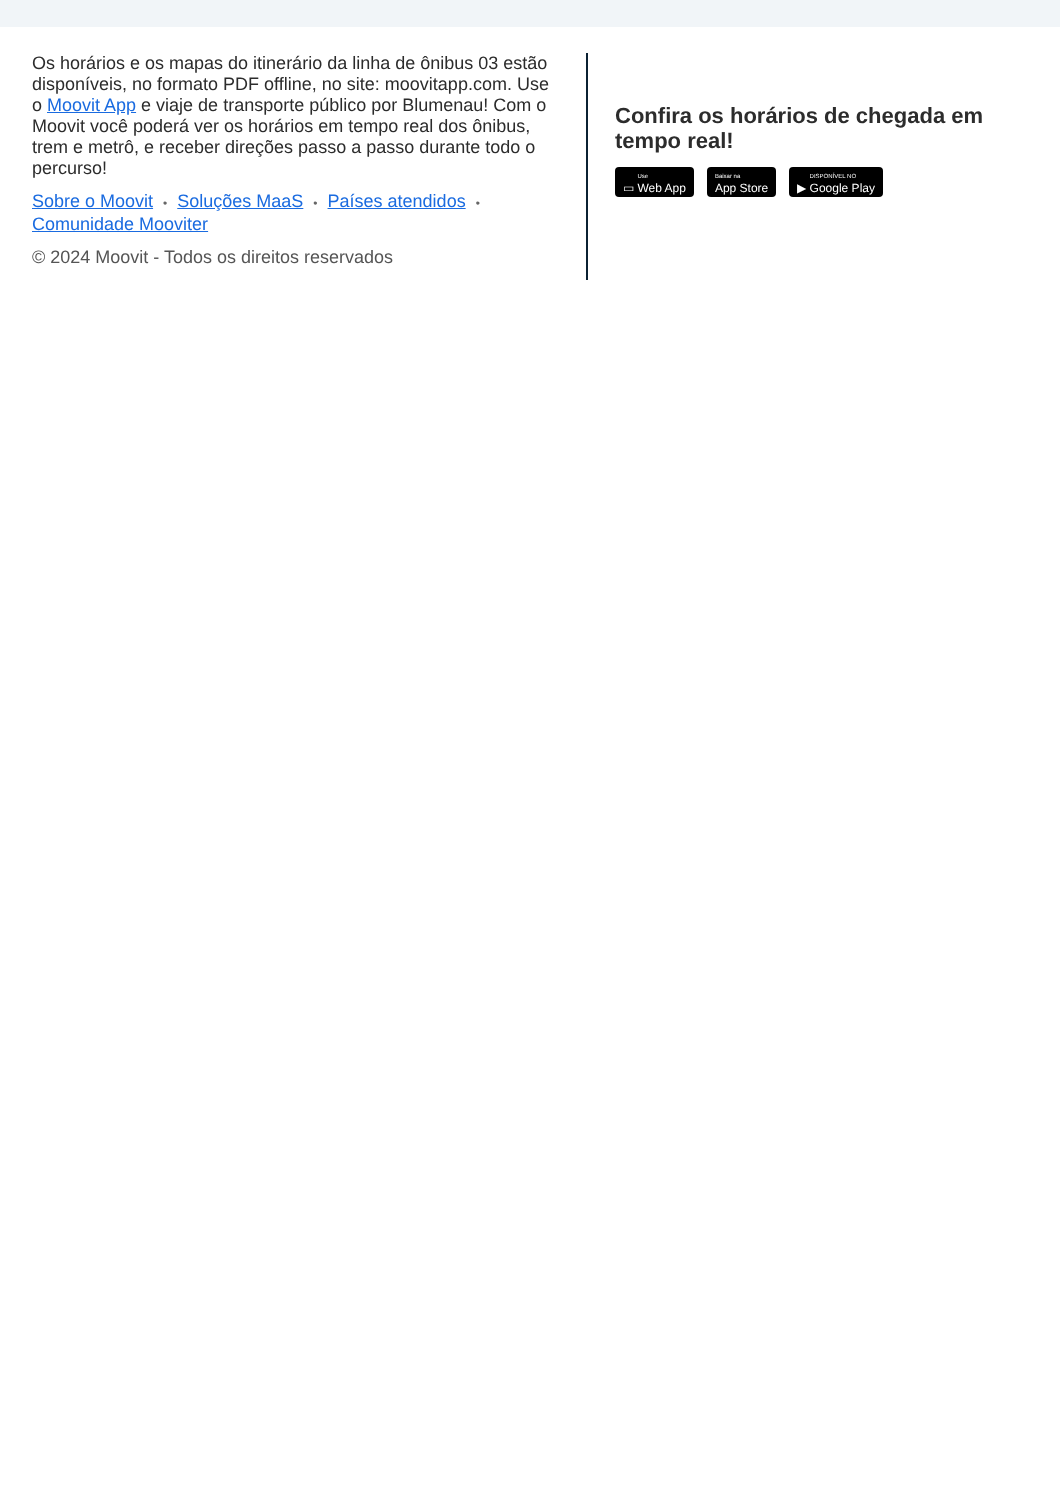Os horários e os mapas do itinerário da linha de ônibus 03 estão disponíveis, no formato PDF offline, no site: moovitapp.com. Use o Moovit App e viaje de transporte público por Blumenau! Com o Moovit você poderá ver os horários em tempo real dos ônibus, trem e metrô, e receber direções passo a passo durante todo o percurso!
Sobre o Moovit • Soluções MaaS • Países atendidos •
Comunidade Mooviter
© 2024 Moovit - Todos os direitos reservados
Confira os horários de chegada em tempo real!
▭ Use Web App
Baixar na App Store ▶ DISPONÍVEL NO Google Play